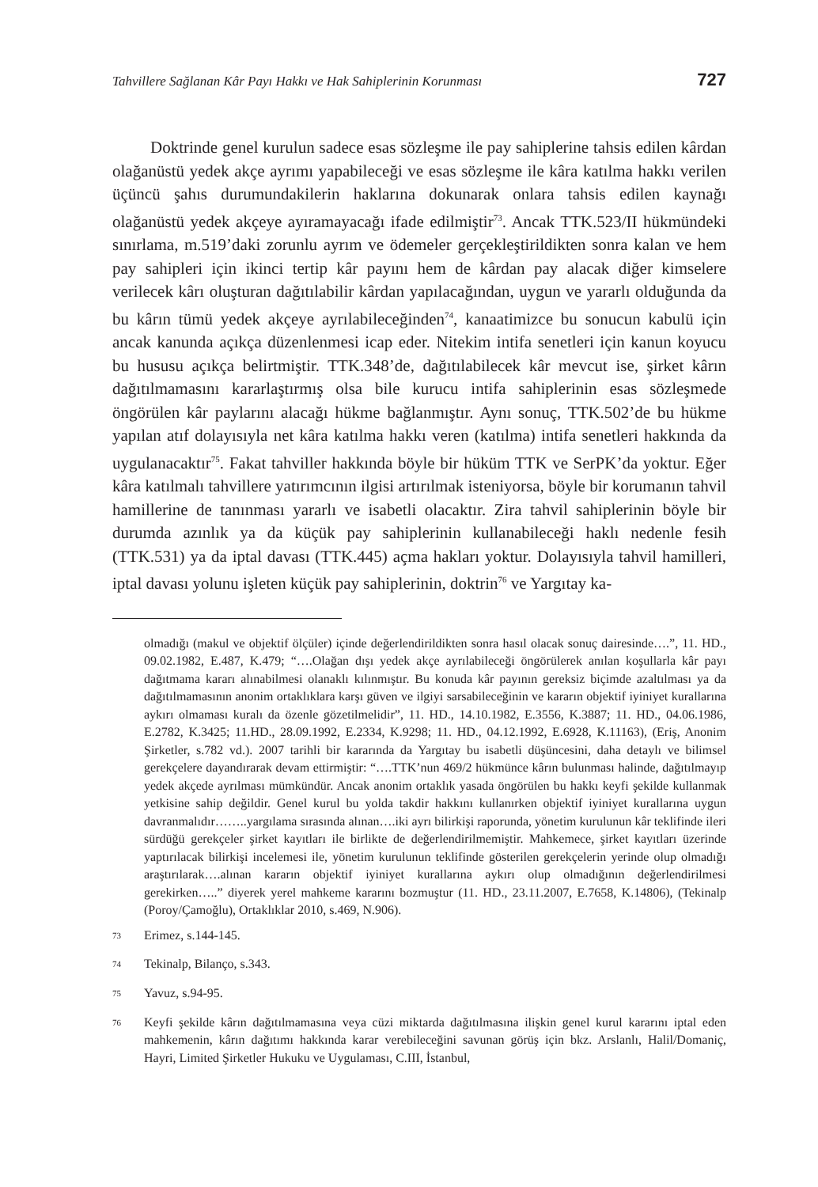Tahvillere Sağlanan Kâr Payı Hakkı ve Hak Sahiplerinin Korunması 727
Doktrinde genel kurulun sadece esas sözleşme ile pay sahiplerine tahsis edilen kârdan olağanüstü yedek akçe ayrımı yapabileceği ve esas sözleşme ile kâra katılma hakkı verilen üçüncü şahıs durumundakilerin haklarına dokunarak onlara tahsis edilen kaynağı olağanüstü yedek akçeye ayıramayacağı ifade edilmiştir<sup>73</sup>. Ancak TTK.523/II hükmündeki sınırlama, m.519’daki zorunlu ayrım ve ödemeler gerçekleştirildikten sonra kalan ve hem pay sahipleri için ikinci tertip kâr payını hem de kârdan pay alacak diğer kimselere verilecek kârı oluşturan dağıtılabilir kârdan yapılacağından, uygun ve yararlı olduğunda da bu kârın tümü yedek akçeye ayrılabileceğinden<sup>74</sup>, kanaatimizce bu sonucun kabulü için ancak kanunda açıkça düzenlenmesi icap eder. Nitekim intifa senetleri için kanun koyucu bu hususu açıkça belirtmiştir. TTK.348’de, dağıtılabilecek kâr mevcut ise, şirket kârın dağıtılmamasını kararlaştırmış olsa bile kurucu intifa sahiplerinin esas sözleşmede öngörülen kâr paylarını alacağı hükme bağlanmıştır. Aynı sonuç, TTK.502’de bu hükme yapılan atıf dolayısıyla net kâra katılma hakkı veren (katılma) intifa senetleri hakkında da uygulanacaktır<sup>75</sup>. Fakat tahviller hakkında böyle bir hüküm TTK ve SerPK’da yoktur. Eğer kâra katılmalı tahvillere yatırımcının ilgisi artırılmak isteniyorsa, böyle bir korumanın tahvil hamillerine de tanınması yararlı ve isabetli olacaktır. Zira tahvil sahiplerinin böyle bir durumda azınlık ya da küçük pay sahiplerinin kullanabileceği haklı nedenle fesih (TTK.531) ya da iptal davası (TTK.445) açma hakları yoktur. Dolayısıyla tahvil hamilleri, iptal davası yolunu işleten küçük pay sahiplerinin, doktrin<sup>76</sup> ve Yargıtay ka-
olmadığı (makul ve objektif ölçüler) içinde değerlendirildikten sonra hasıl olacak sonuç dairesinde….”, 11. HD., 09.02.1982, E.487, K.479; “….Olağan dışı yedek akçe ayrılabileceği öngörülerek anılan koşullarla kâr payı dağıtmama kararı alınabilmesi olanaklı kılınmıştır. Bu konuda kâr payının gereksiz biçimde azaltılması ya da dağıtılmamasının anonim ortaklıklara karşı güven ve ilgiyi sarsabileceğinin ve kararın objektif iyiniyet kurallarına aykırı olmaması kuralı da özenle gözetilmelidir”, 11. HD., 14.10.1982, E.3556, K.3887; 11. HD., 04.06.1986, E.2782, K.3425; 11.HD., 28.09.1992, E.2334, K.9298; 11. HD., 04.12.1992, E.6928, K.11163), (Eriş, Anonim Şirketler, s.782 vd.). 2007 tarihli bir kararında da Yargıtay bu isabetli düşüncesini, daha detaylı ve bilimsel gerekçelere dayandırarak devam ettirmiştir: “….TTK’nun 469/2 hükmünce kârın bulunması halinde, dağıtılmayıp yedek akçede ayrılması mümkündür. Ancak anonim ortaklık yasada öngörülen bu hakkı keyfi şekilde kullanmak yetkisine sahip değildir. Genel kurul bu yolda takdir hakkını kullanırken objektif iyiniyet kurallarına uygun davranmalıdır……..yargılama sırasında alınan….iki ayrı bilirkişi raporunda, yönetim kurulunun kâr teklifinde ileri sürdüğü gerekçeler şirket kayıtları ile birlikte de değerlendirilmemiştir. Mahkemece, şirket kayıtları üzerinde yaptırılacak bilirkişi incelemesi ile, yönetim kurulunun teklifinde gösterilen gerekçelerin yerinde olup olmadığı araştırılarak….alınan kararın objektif iyiniyet kurallarına aykırı olup olmadığının değerlendirilmesi gerekirken…..” diyerek yerel mahkeme kararını bozmuştur (11. HD., 23.11.2007, E.7658, K.14806), (Tekinalp (Poroy/Çamoğlu), Ortaklıklar 2010, s.469, N.906).
<sup>73</sup> Erimez, s.144-145.
<sup>74</sup> Tekinalp, Bilanço, s.343.
<sup>75</sup> Yavuz, s.94-95.
<sup>76</sup> Keyfi şekilde kârın dağıtılmamasına veya cüzi miktarda dağıtılmasına ilişkin genel kurul kararını iptal eden mahkemenin, kârın dağıtımı hakkında karar verebileceğini savunan görüş için bkz. Arslanlı, Halil/Domaniç, Hayri, Limited Şirketler Hukuku ve Uygulaması, C.III, İstanbul,